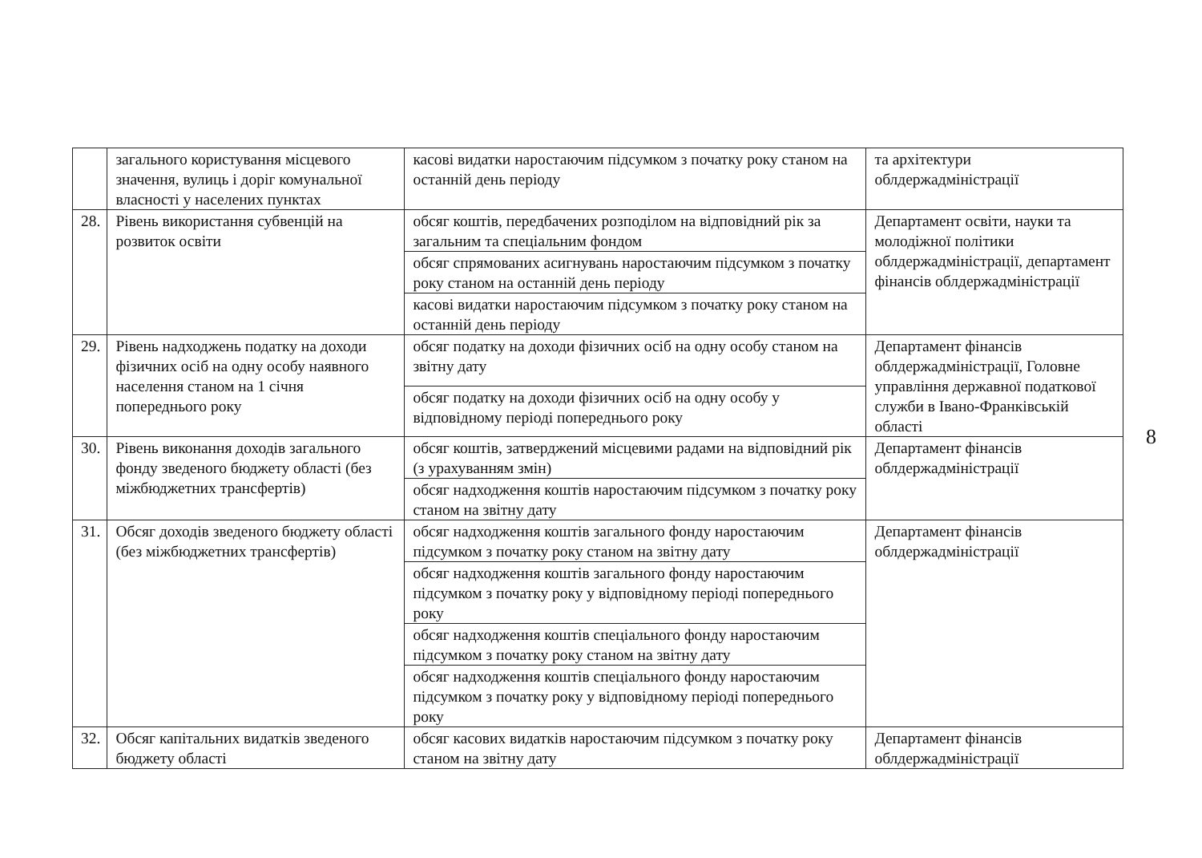| | загального користування місцевого значення, вулиць і доріг комунальної власності у населених пунктах | касові видатки наростаючим підсумком з початку року станом на останній день періоду | та архітектури облдержадміністрації |
| 28. | Рівень використання субвенцій на розвиток освіти | обсяг коштів, передбачених розподілом на відповідний рік за загальним та спеціальним фондом | Департамент освіти, науки та молодіжної політики облдержадміністрації, департамент фінансів облдержадміністрації |
| | | обсяг спрямованих асигнувань наростаючим підсумком з початку року станом на останній день періоду | |
| | | касові видатки наростаючим підсумком з початку року станом на останній день періоду | |
| 29. | Рівень надходжень податку на доходи фізичних осіб на одну особу наявного населення станом на 1 січня попереднього року | обсяг податку на доходи фізичних осіб на одну особу станом на звітну дату | Департамент фінансів облдержадміністрації, Головне управління державної податкової служби в Івано-Франківській області |
| | | обсяг податку на доходи фізичних осіб на одну особу у відповідному періоді попереднього року | |
| 30. | Рівень виконання доходів загального фонду зведеного бюджету області (без міжбюджетних трансфертів) | обсяг коштів, затверджений місцевими радами на відповідний рік (з урахуванням змін) | Департамент фінансів облдержадміністрації |
| | | обсяг надходження коштів наростаючим підсумком з початку року станом на звітну дату | |
| 31. | Обсяг доходів зведеного бюджету області (без міжбюджетних трансфертів) | обсяг надходження коштів загального фонду наростаючим підсумком з початку року станом на звітну дату | Департамент фінансів облдержадміністрації |
| | | обсяг надходження коштів загального фонду наростаючим підсумком з початку року у відповідному періоді попереднього року | |
| | | обсяг надходження коштів спеціального фонду наростаючим підсумком з початку року станом на звітну дату | |
| | | обсяг надходження коштів спеціального фонду наростаючим підсумком з початку року у відповідному періоді попереднього року | |
| 32. | Обсяг капітальних видатків зведеного бюджету області | обсяг касових видатків наростаючим підсумком з початку року станом на звітну дату | Департамент фінансів облдержадміністрації |
8